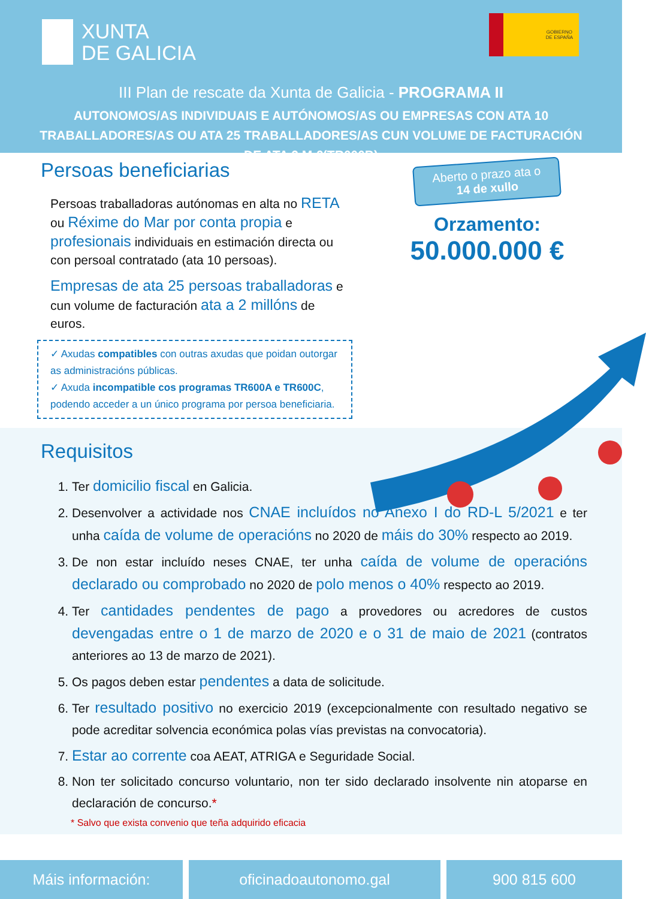XUNTA
DE GALICIA
GOBIERNO
DE ESPAÑA
III Plan de rescate da Xunta de Galicia - PROGRAMA II
AUTONOMOS/AS INDIVIDUAIS E AUTÓNOMOS/AS OU EMPRESAS CON ATA 10 TRABALLADORES/AS OU ATA 25 TRABALLADORES/AS CUN VOLUME DE FACTURACIÓN DE ATA 2 M €(TR600B)
Persoas beneficiarias
Persoas traballadoras autónomas en alta no RETA ou Réxime do Mar por conta propia e profesionais individuais en estimación directa ou con persoal contratado (ata 10 persoas).
Empresas de ata 25 persoas traballadoras e cun volume de facturación ata a 2 millóns de euros.
✓ Axudas compatibles con outras axudas que poidan outorgar as administracións públicas.
✓ Axuda incompatible cos programas TR600A e TR600C, podendo acceder a un único programa por persoa beneficiaria.
Aberto o prazo ata o
14 de xullo
Orzamento:
50.000.000 €
Requisitos
1. Ter domicilio fiscal en Galicia.
2. Desenvolver a actividade nos CNAE incluídos no Anexo I do RD-L 5/2021 e ter unha caída de volume de operacións no 2020 de máis do 30% respecto ao 2019.
3. De non estar incluído neses CNAE, ter unha caída de volume de operacións declarado ou comprobado no 2020 de polo menos o 40% respecto ao 2019.
4. Ter cantidades pendentes de pago a provedores ou acredores de custos devengadas entre o 1 de marzo de 2020 e o 31 de maio de 2021 (contratos anteriores ao 13 de marzo de 2021).
5. Os pagos deben estar pendentes a data de solicitude.
6. Ter resultado positivo no exercicio 2019 (excepcionalmente con resultado negativo se pode acreditar solvencia económica polas vías previstas na convocatoria).
7. Estar ao corrente coa AEAT, ATRIGA e Seguridade Social.
8. Non ter solicitado concurso voluntario, non ter sido declarado insolvente nin atoparse en declaración de concurso.*
* Salvo que exista convenio que teña adquirido eficacia
Máis información: oficinadoautonomo.gal 900 815 600